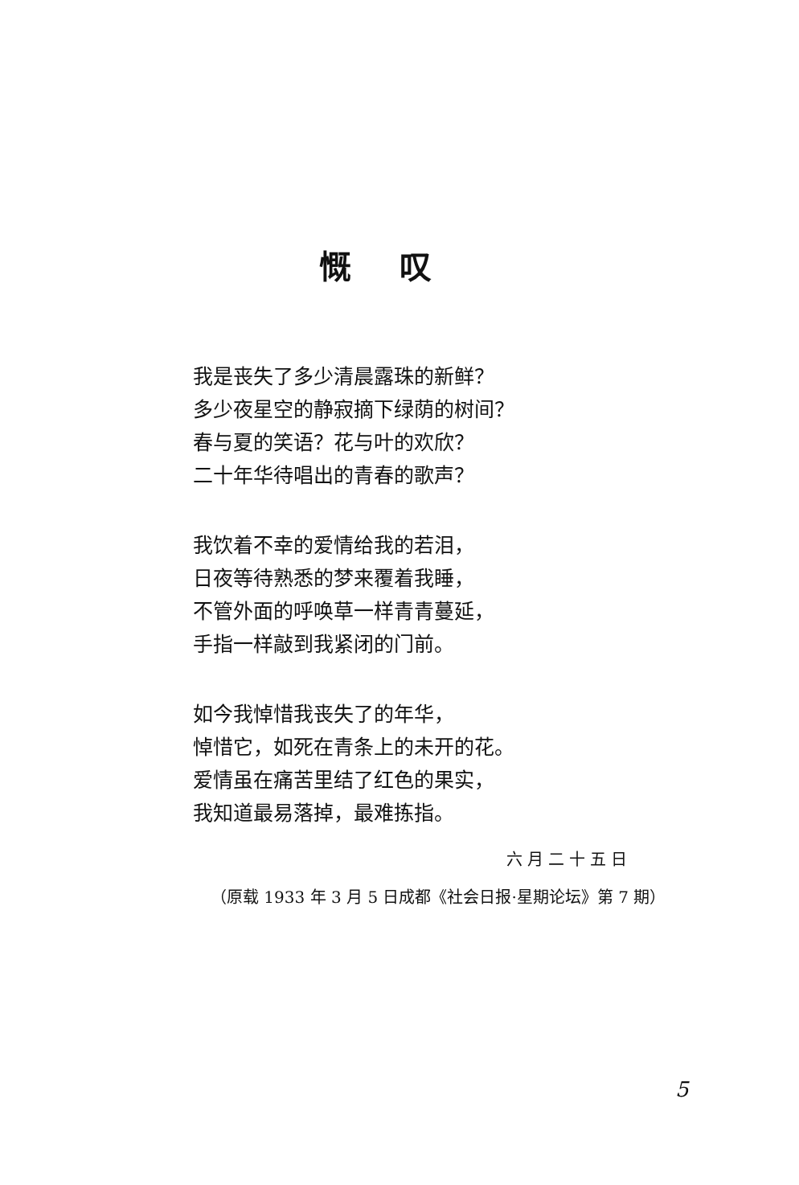慨叹
我是丧失了多少清晨露珠的新鲜？
多少夜星空的静寂摘下绿荫的树间？
春与夏的笑语？花与叶的欢欣？
二十年华待唱出的青春的歌声？
我饮着不幸的爱情给我的若泪，
日夜等待熟悉的梦来覆着我睡，
不管外面的呼唤草一样青青蔓延，
手指一样敲到我紧闭的门前。
如今我悼惜我丧失了的年华，
悼惜它，如死在青条上的未开的花。
爱情虽在痛苦里结了红色的果实，
我知道最易落掉，最难拣指。
六月二十五日
（原载 1933 年 3 月 5 日成都《社会日报·星期论坛》第 7 期）
5